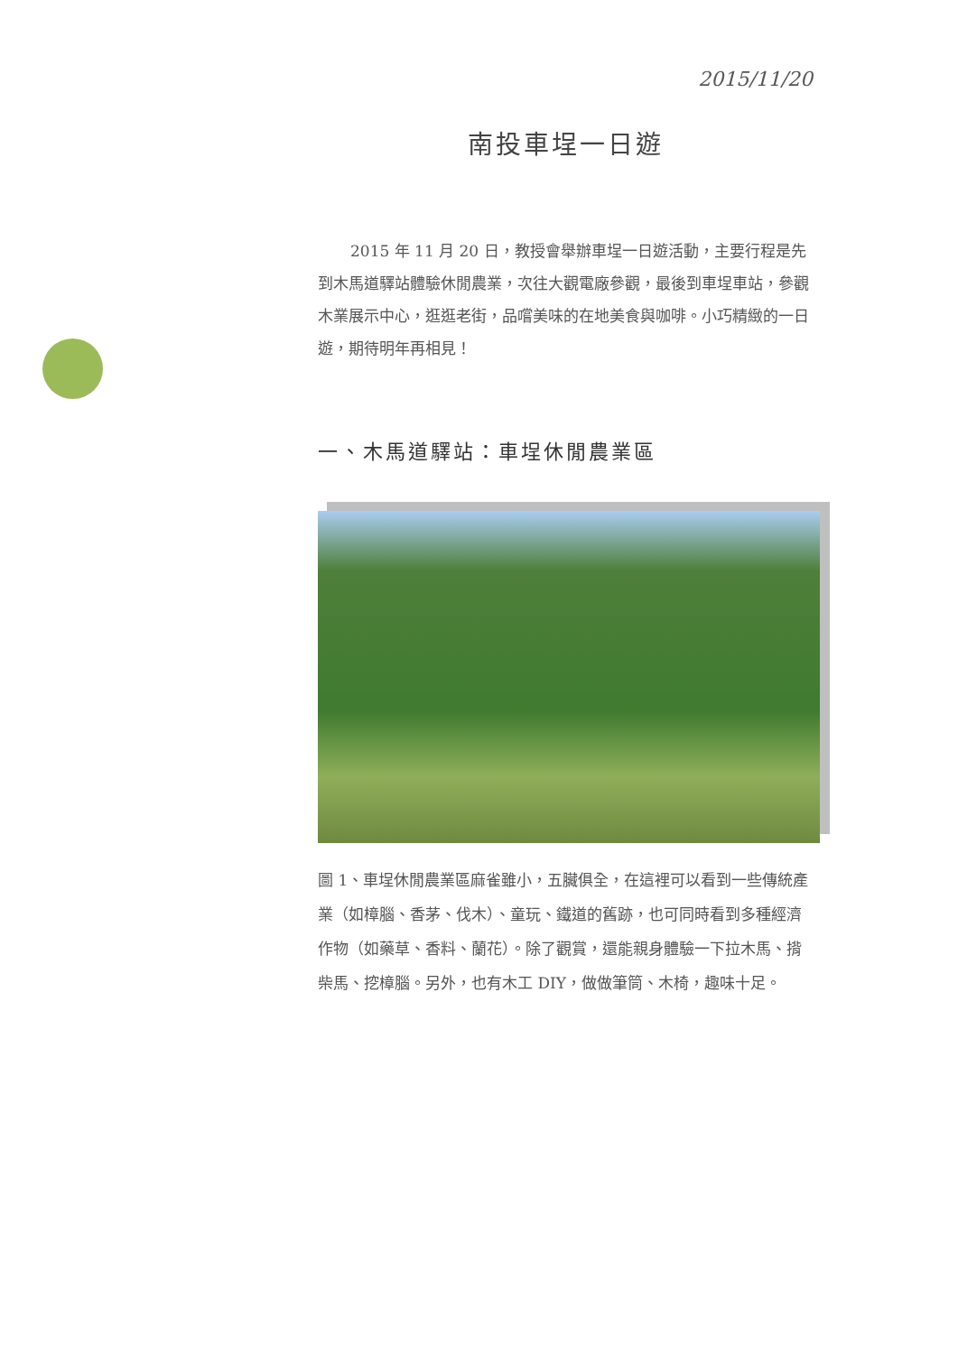2015/11/20
南投車埕一日遊
2015 年 11 月 20 日，教授會舉辦車埕一日遊活動，主要行程是先到木馬道驛站體驗休閒農業，次往大觀電廠參觀，最後到車埕車站，參觀木業展示中心，逛逛老街，品嚐美味的在地美食與咖啡。小巧精緻的一日遊，期待明年再相見！
一、木馬道驛站：車埕休閒農業區
圖 1、車埕休閒農業區麻雀雖小，五臟俱全，在這裡可以看到一些傳統產業（如樟腦、香茅、伐木）、童玩、鐵道的舊跡，也可同時看到多種經濟作物（如藥草、香料、蘭花）。除了觀賞，還能親身體驗一下拉木馬、揹柴馬、挖樟腦。另外，也有木工 DIY，做做筆筒、木椅，趣味十足。